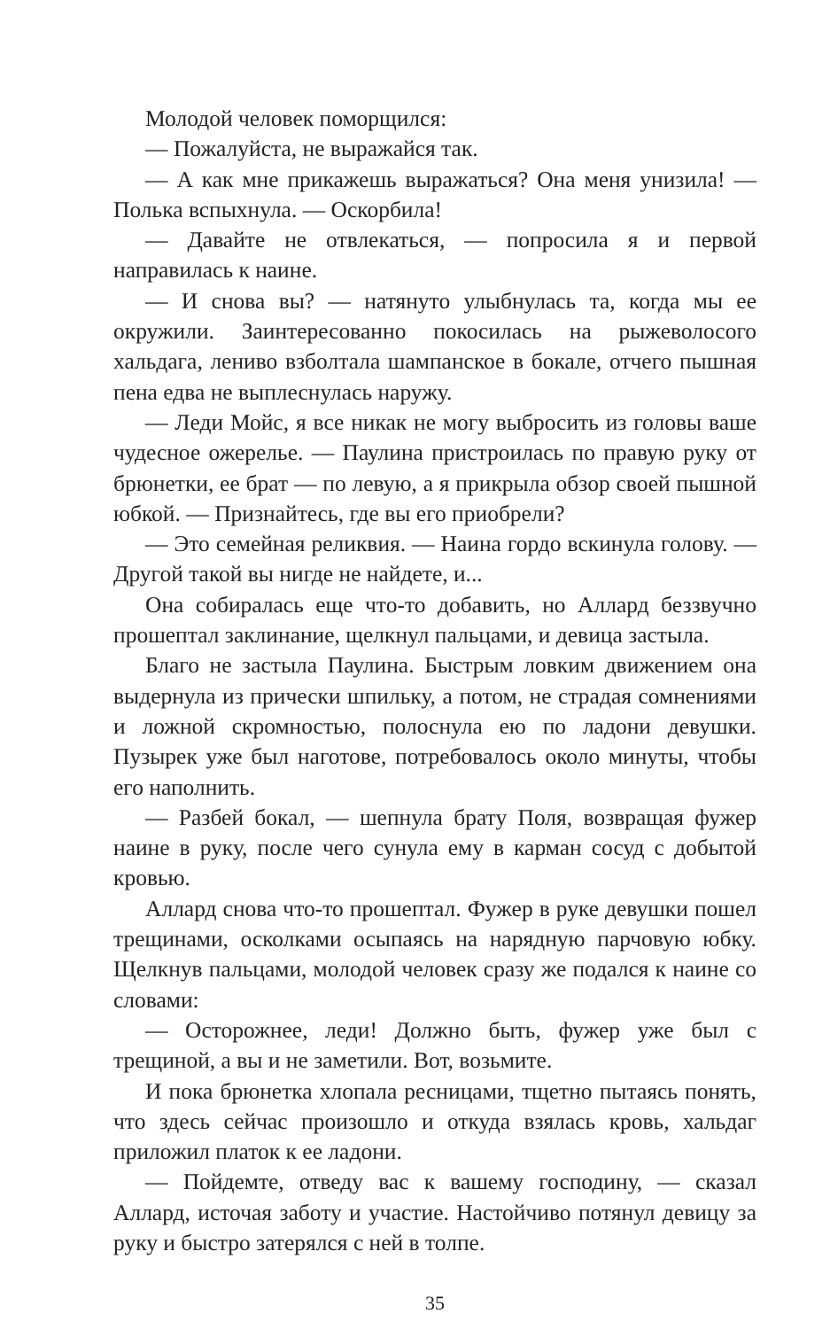Молодой человек поморщился:
— Пожалуйста, не выражайся так.
— А как мне прикажешь выражаться? Она меня унизила! — Полька вспыхнула. — Оскорбила!
— Давайте не отвлекаться, — попросила я и первой направилась к наине.
— И снова вы? — натянуто улыбнулась та, когда мы ее окружили. Заинтересованно покосилась на рыжеволосого хальдага, лениво взболтала шампанское в бокале, отчего пышная пена едва не выплеснулась наружу.
— Леди Мойс, я все никак не могу выбросить из головы ваше чудесное ожерелье. — Паулина пристроилась по правую руку от брюнетки, ее брат — по левую, а я прикрыла обзор своей пышной юбкой. — Признайтесь, где вы его приобрели?
— Это семейная реликвия. — Наина гордо вскинула голову. — Другой такой вы нигде не найдете, и...
Она собиралась еще что-то добавить, но Аллард беззвучно прошептал заклинание, щелкнул пальцами, и девица застыла.
Благо не застыла Паулина. Быстрым ловким движением она выдернула из прически шпильку, а потом, не страдая сомнениями и ложной скромностью, полоснула ею по ладони девушки. Пузырек уже был наготове, потребовалось около минуты, чтобы его наполнить.
— Разбей бокал, — шепнула брату Поля, возвращая фужер наине в руку, после чего сунула ему в карман сосуд с добытой кровью.
Аллард снова что-то прошептал. Фужер в руке девушки пошел трещинами, осколками осыпаясь на нарядную парчовую юбку. Щелкнув пальцами, молодой человек сразу же подался к наине со словами:
— Осторожнее, леди! Должно быть, фужер уже был с трещиной, а вы и не заметили. Вот, возьмите.
И пока брюнетка хлопала ресницами, тщетно пытаясь понять, что здесь сейчас произошло и откуда взялась кровь, хальдаг приложил платок к ее ладони.
— Пойдемте, отведу вас к вашему господину, — сказал Аллард, источая заботу и участие. Настойчиво потянул девицу за руку и быстро затерялся с ней в толпе.
35